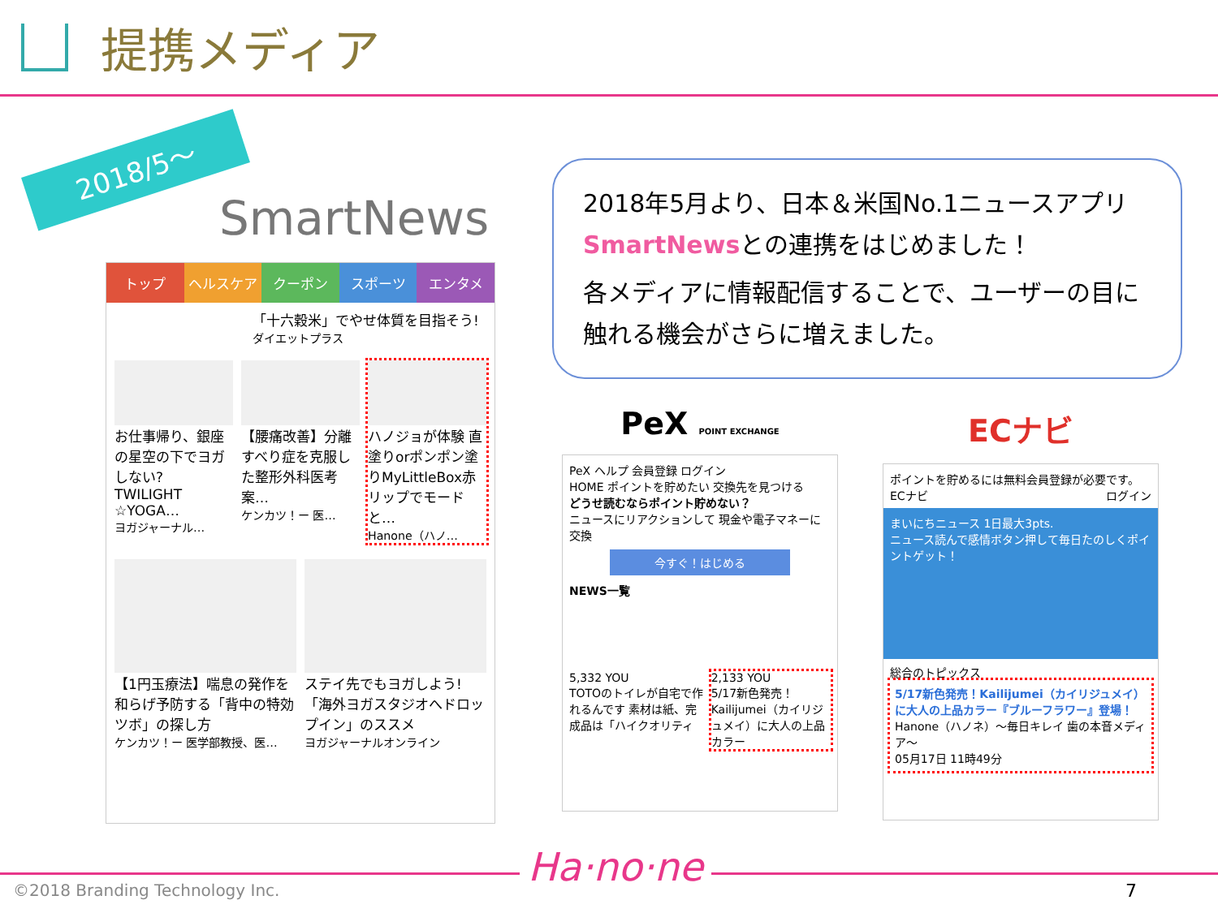提携メディア
2018/5～
SmartNews
トップ ヘルスケア クーポン スポーツ エンタメ
「十六穀米」でやせ体質を目指そう!
ダイエットプラス
お仕事帰り、銀座の星空の下でヨガしない? TWILIGHT ☆YOGA…
ヨガジャーナル…
【腰痛改善】分離すべり症を克服した整形外科医考案…
ケンカツ！ー 医…
ハノジョが体験 直塗りorポンポン塗りMyLittleBox赤リップでモードと…
Hanone（ハノ…
【1円玉療法】喘息の発作を和らげ予防する「背中の特効ツボ」の探し方
ケンカツ！ー 医学部教授、医…
ステイ先でもヨガしよう!「海外ヨガスタジオへドロップイン」のススメ
ヨガジャーナルオンライン
2018年5月より、日本＆米国No.1ニュースアプリ
SmartNewsとの連携をはじめました！
各メディアに情報配信することで、ユーザーの目に触れる機会がさらに増えました。
PeX POINT EXCHANGE
PeX ヘルプ 会員登録 ログイン
HOME ポイントを貯めたい 交換先を見つける
どうせ読むならポイント貯めない？
ニュースにリアクションして 現金や電子マネーに交換
今すぐ！はじめる
NEWS一覧
5,332 YOU
TOTOのトイレが自宅で作れるんです 素材は紙、完成品は「ハイクオリティ
2,133 YOU
5/17新色発売！Kailijumei（カイリジュメイ）に大人の上品カラー
ECナビ
ポイントを貯めるには無料会員登録が必要です。
ECナビ ログイン
まいにちニュース 1日最大3pts.
ニュース読んで感情ボタン押して毎日たのしくポイントゲット！
総合のトピックス
5/17新色発売！Kailijumei（カイリジュメイ）に大人の上品カラー『ブルーフラワー』登場！
Hanone（ハノネ）～毎日キレイ 歯の本音メディア～
05月17日 11時49分
©2018 Branding Technology Inc. Ha·no·ne
7